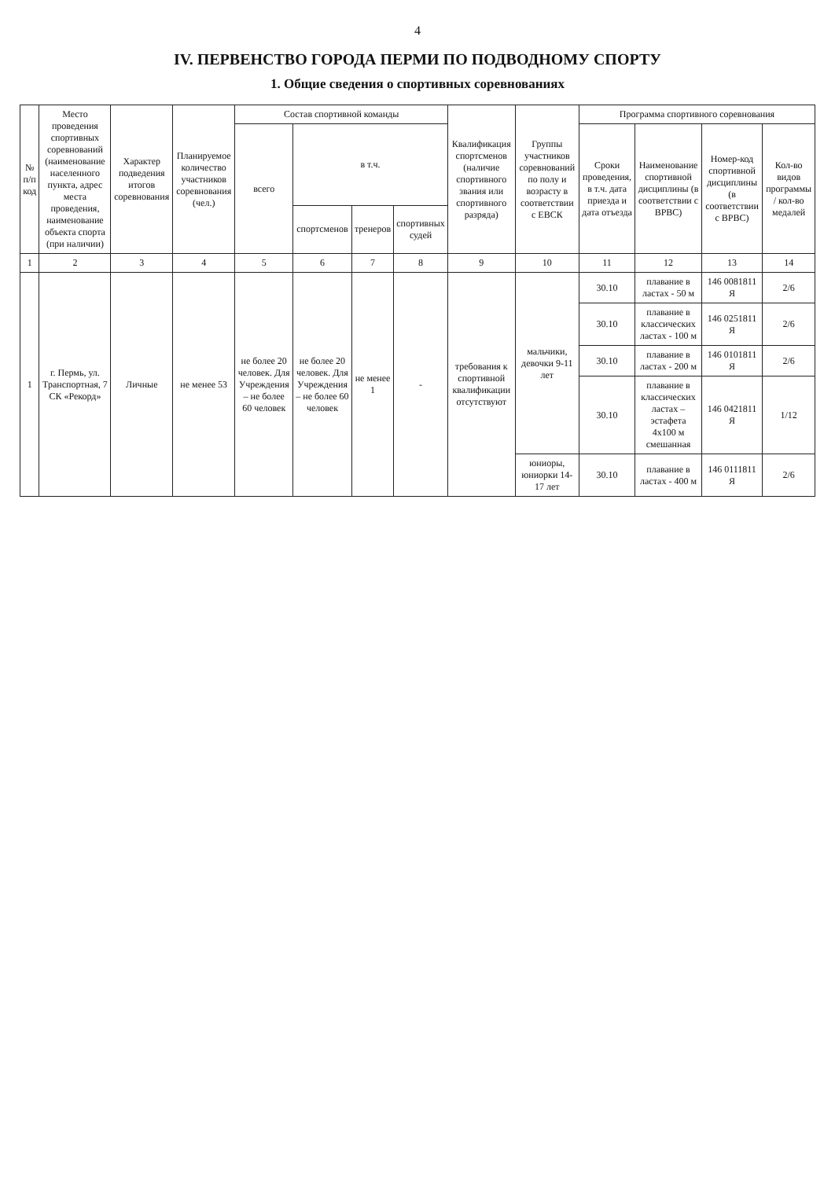4
IV. ПЕРВЕНСТВО ГОРОДА ПЕРМИ ПО ПОДВОДНОМУ СПОРТУ
1. Общие сведения о спортивных соревнованиях
| № п/п код | Место проведения спортивных соревнований (наименование населенного пункта, адрес места проведения, наименование объекта спорта (при наличии) | Характер подведения итогов соревнования | Планируемое количество участников соревнования (чел.) | Состав спортивной команды | | | | Квалификация спортсменов (наличие спортивного звания или спортивного разряда) | Группы участников соревнований по полу и возрасту в соответствии с ЕВСК | Программа спортивного соревнования | | | |
| --- | --- | --- | --- | --- | --- | --- | --- | --- | --- | --- | --- | --- | --- |
| | | | | всего | в т.ч. | | | | | Сроки проведения, в т.ч. дата приезда и дата отъезда | Наименование спортивной дисциплины (в соответствии с ВРВС) | Номер-код спортивной дисциплины (в соответствии с ВРВС) | Кол-во видов программы / кол-во медалей |
| | | | | | спортсменов | тренеров | спортивных судей | | | | | | |
| 1 | 2 | 3 | 4 | 5 | 6 | 7 | 8 | 9 | 10 | 11 | 12 | 13 | 14 |
| 1 | г. Пермь, ул. Транспортная, 7 СК «Рекорд» | Личные | не менее 53 | не более 20 человек. Для Учреждения – не более 60 человек | не более 20 человек. Для Учреждения – не более 60 человек | не менее 1 | - | требования к спортивной квалификации отсутствуют | мальчики, девочки 9-11 лет | 30.10 | плавание в ластах - 50 м | 146 0081811 Я | 2/6 |
| | | | | | | | | | | 30.10 | плавание в классических ластах - 100 м | 146 0251811 Я | 2/6 |
| | | | | | | | | | | 30.10 | плавание в ластах - 200 м | 146 0101811 Я | 2/6 |
| | | | | | | | | | | 30.10 | плавание в классических ластах – эстафета 4х100 м смешанная | 146 0421811 Я | 1/12 |
| | | | | | | | | | юниоры, юниорки 14-17 лет | 30.10 | плавание в ластах - 400 м | 146 0111811 Я | 2/6 |